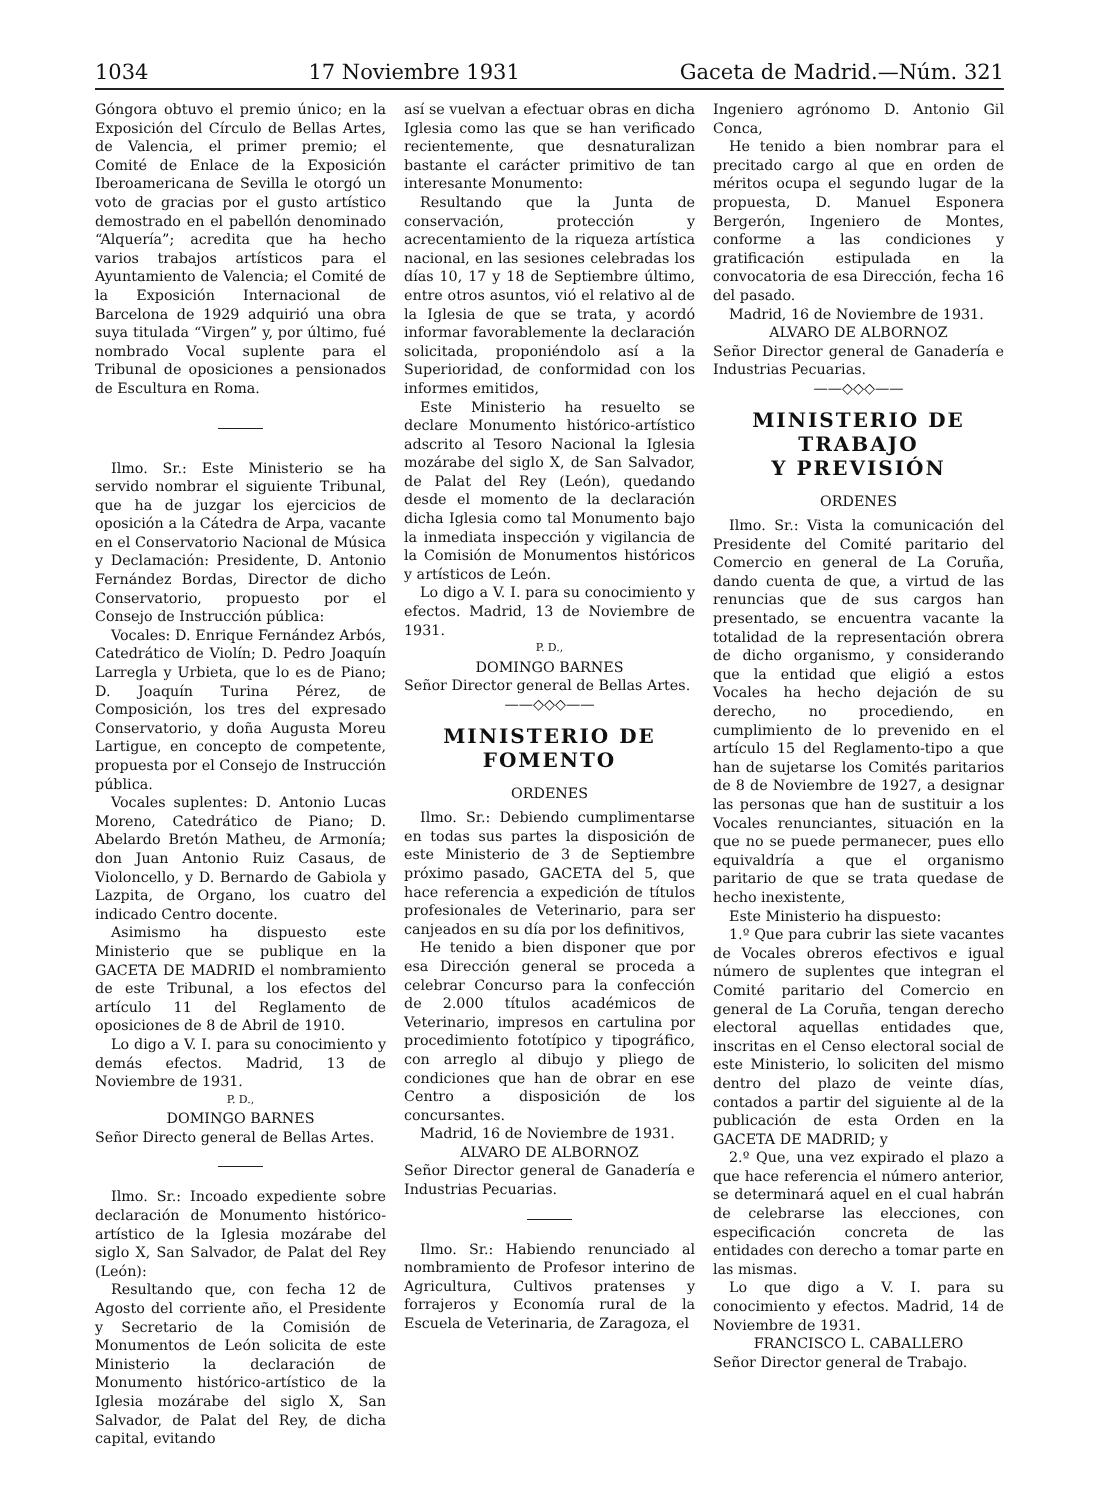1034 17 Noviembre 1931 Gaceta de Madrid.—Núm. 321
Góngora obtuvo el premio único; en la Exposición del Círculo de Bellas Artes, de Valencia, el primer premio; el Comité de Enlace de la Exposición Iberoamericana de Sevilla le otorgó un voto de gracias por el gusto artístico demostrado en el pabellón denominado “Alquería”; acredita que ha hecho varios trabajos artísticos para el Ayuntamiento de Valencia; el Comité de la Exposición Internacional de Barcelona de 1929 adquirió una obra suya titulada “Virgen” y, por último, fué nombrado Vocal suplente para el Tribunal de oposiciones a pensionados de Escultura en Roma.
Ilmo. Sr.: Este Ministerio se ha servido nombrar el siguiente Tribunal, que ha de juzgar los ejercicios de oposición a la Cátedra de Arpa, vacante en el Conservatorio Nacional de Música y Declamación: Presidente, D. Antonio Fernández Bordas, Director de dicho Conservatorio, propuesto por el Consejo de Instrucción pública:
Vocales: D. Enrique Fernández Arbós, Catedrático de Violín; D. Pedro Joaquín Larregla y Urbieta, que lo es de Piano; D. Joaquín Turina Pérez, de Composición, los tres del expresado Conservatorio, y doña Augusta Moreu Lartigue, en concepto de competente, propuesta por el Consejo de Instrucción pública.
Vocales suplentes: D. Antonio Lucas Moreno, Catedrático de Piano; D. Abelardo Bretón Matheu, de Armonía; don Juan Antonio Ruiz Casaus, de Violoncello, y D. Bernardo de Gabiola y Lazpita, de Organo, los cuatro del indicado Centro docente.
Asimismo ha dispuesto este Ministerio que se publique en la GACETA DE MADRID el nombramiento de este Tribunal, a los efectos del artículo 11 del Reglamento de oposiciones de 8 de Abril de 1910.
Lo digo a V. I. para su conocimiento y demás efectos. Madrid, 13 de Noviembre de 1931.
P. D.,
DOMINGO BARNES
Señor Directo general de Bellas Artes.
Ilmo. Sr.: Incoado expediente sobre declaración de Monumento histórico-artístico de la Iglesia mozárabe del siglo X, San Salvador, de Palat del Rey (León):
Resultando que, con fecha 12 de Agosto del corriente año, el Presidente y Secretario de la Comisión de Monumentos de León solicita de este Ministerio la declaración de Monumento histórico-artístico de la Iglesia mozárabe del siglo X, San Salvador, de Palat del Rey, de dicha capital, evitando
así se vuelvan a efectuar obras en dicha Iglesia como las que se han verificado recientemente, que desnaturalizan bastante el carácter primitivo de tan interesante Monumento:
Resultando que la Junta de conservación, protección y acrecentamiento de la riqueza artística nacional, en las sesiones celebradas los días 10, 17 y 18 de Septiembre último, entre otros asuntos, vió el relativo al de la Iglesia de que se trata, y acordó informar favorablemente la declaración solicitada, proponiéndolo así a la Superioridad, de conformidad con los informes emitidos,
Este Ministerio ha resuelto se declare Monumento histórico-artístico adscrito al Tesoro Nacional la Iglesia mozárabe del siglo X, de San Salvador, de Palat del Rey (León), quedando desde el momento de la declaración dicha Iglesia como tal Monumento bajo la inmediata inspección y vigilancia de la Comisión de Monumentos históricos y artísticos de León.
Lo digo a V. I. para su conocimiento y efectos. Madrid, 13 de Noviembre de 1931.
P. D.,
DOMINGO BARNES
Señor Director general de Bellas Artes.
——◇◇◇——
MINISTERIO DE FOMENTO
ORDENES
Ilmo. Sr.: Debiendo cumplimentarse en todas sus partes la disposición de este Ministerio de 3 de Septiembre próximo pasado, GACETA del 5, que hace referencia a expedición de títulos profesionales de Veterinario, para ser canjeados en su día por los definitivos,
He tenido a bien disponer que por esa Dirección general se proceda a celebrar Concurso para la confección de 2.000 títulos académicos de Veterinario, impresos en cartulina por procedimiento fototípico y tipográfico, con arreglo al dibujo y pliego de condiciones que han de obrar en ese Centro a disposición de los concursantes.
Madrid, 16 de Noviembre de 1931.
ALVARO DE ALBORNOZ
Señor Director general de Ganadería e Industrias Pecuarias.
Ilmo. Sr.: Habiendo renunciado al nombramiento de Profesor interino de Agricultura, Cultivos pratenses y forrajeros y Economía rural de la Escuela de Veterinaria, de Zaragoza, el
Ingeniero agrónomo D. Antonio Gil Conca,
He tenido a bien nombrar para el precitado cargo al que en orden de méritos ocupa el segundo lugar de la propuesta, D. Manuel Esponera Bergerón, Ingeniero de Montes, conforme a las condiciones y gratificación estipulada en la convocatoria de esa Dirección, fecha 16 del pasado.
Madrid, 16 de Noviembre de 1931.
ALVARO DE ALBORNOZ
Señor Director general de Ganadería e Industrias Pecuarias.
——◇◇◇——
MINISTERIO DE TRABAJO
Y PREVISIÓN
ORDENES
Ilmo. Sr.: Vista la comunicación del Presidente del Comité paritario del Comercio en general de La Coruña, dando cuenta de que, a virtud de las renuncias que de sus cargos han presentado, se encuentra vacante la totalidad de la representación obrera de dicho organismo, y considerando que la entidad que eligió a estos Vocales ha hecho dejación de su derecho, no procediendo, en cumplimiento de lo prevenido en el artículo 15 del Reglamento-tipo a que han de sujetarse los Comités paritarios de 8 de Noviembre de 1927, a designar las personas que han de sustituir a los Vocales renunciantes, situación en la que no se puede permanecer, pues ello equivaldría a que el organismo paritario de que se trata quedase de hecho inexistente,
Este Ministerio ha dispuesto:
1.º Que para cubrir las siete vacantes de Vocales obreros efectivos e igual número de suplentes que integran el Comité paritario del Comercio en general de La Coruña, tengan derecho electoral aquellas entidades que, inscritas en el Censo electoral social de este Ministerio, lo soliciten del mismo dentro del plazo de veinte días, contados a partir del siguiente al de la publicación de esta Orden en la GACETA DE MADRID; y
2.º Que, una vez expirado el plazo a que hace referencia el número anterior, se determinará aquel en el cual habrán de celebrarse las elecciones, con especificación concreta de las entidades con derecho a tomar parte en las mismas.
Lo que digo a V. I. para su conocimiento y efectos. Madrid, 14 de Noviembre de 1931.
FRANCISCO L. CABALLERO
Señor Director general de Trabajo.